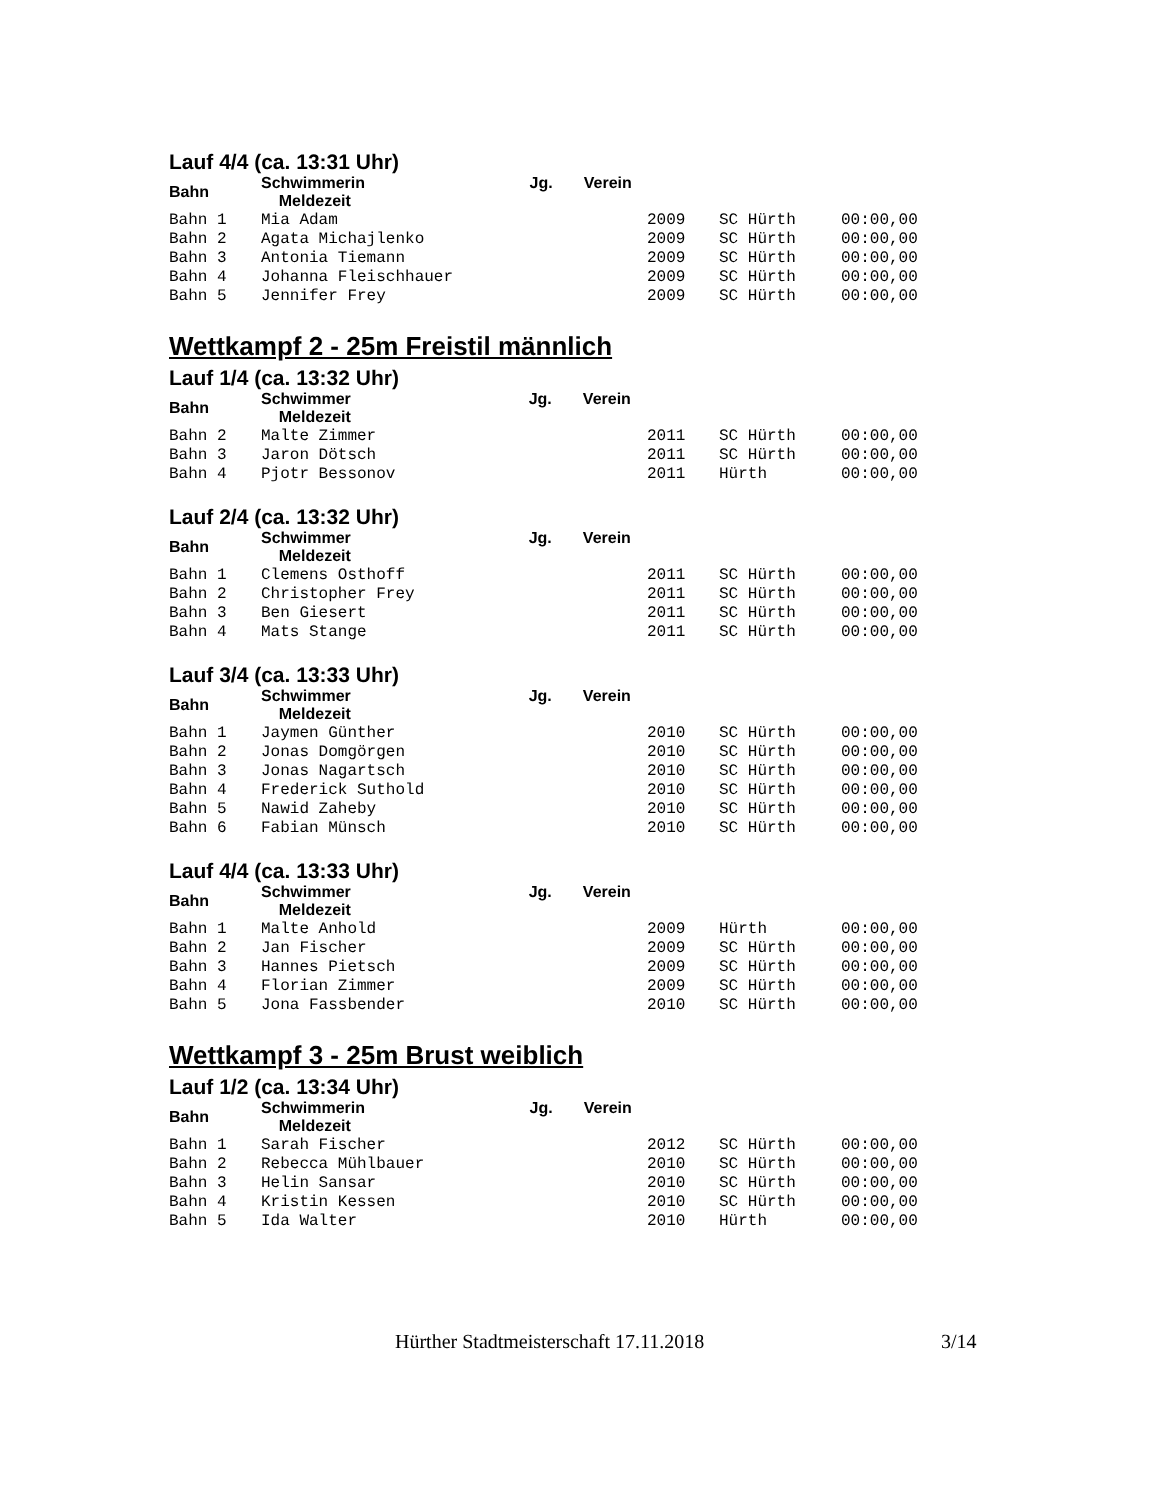Lauf 4/4 (ca. 13:31 Uhr)
| Bahn | Schwimmerin Jg. Verein Meldezeit | | | |
| --- | --- | --- | --- | --- |
| Bahn 1 | Mia Adam | 2009 | SC Hürth | 00:00,00 |
| Bahn 2 | Agata Michajlenko | 2009 | SC Hürth | 00:00,00 |
| Bahn 3 | Antonia Tiemann | 2009 | SC Hürth | 00:00,00 |
| Bahn 4 | Johanna Fleischhauer | 2009 | SC Hürth | 00:00,00 |
| Bahn 5 | Jennifer Frey | 2009 | SC Hürth | 00:00,00 |
Wettkampf 2 - 25m Freistil männlich
Lauf 1/4 (ca. 13:32 Uhr)
| Bahn | Schwimmer Jg. Verein Meldezeit | | | |
| --- | --- | --- | --- | --- |
| Bahn 2 | Malte Zimmer | 2011 | SC Hürth | 00:00,00 |
| Bahn 3 | Jaron Dötsch | 2011 | SC Hürth | 00:00,00 |
| Bahn 4 | Pjotr Bessonov | 2011 | Hürth | 00:00,00 |
Lauf 2/4 (ca. 13:32 Uhr)
| Bahn | Schwimmer Jg. Verein Meldezeit | | | |
| --- | --- | --- | --- | --- |
| Bahn 1 | Clemens Osthoff | 2011 | SC Hürth | 00:00,00 |
| Bahn 2 | Christopher Frey | 2011 | SC Hürth | 00:00,00 |
| Bahn 3 | Ben Giesert | 2011 | SC Hürth | 00:00,00 |
| Bahn 4 | Mats Stange | 2011 | SC Hürth | 00:00,00 |
Lauf 3/4 (ca. 13:33 Uhr)
| Bahn | Schwimmer Jg. Verein Meldezeit | | | |
| --- | --- | --- | --- | --- |
| Bahn 1 | Jaymen Günther | 2010 | SC Hürth | 00:00,00 |
| Bahn 2 | Jonas Domgörgen | 2010 | SC Hürth | 00:00,00 |
| Bahn 3 | Jonas Nagartsch | 2010 | SC Hürth | 00:00,00 |
| Bahn 4 | Frederick Suthold | 2010 | SC Hürth | 00:00,00 |
| Bahn 5 | Nawid Zaheby | 2010 | SC Hürth | 00:00,00 |
| Bahn 6 | Fabian Münsch | 2010 | SC Hürth | 00:00,00 |
Lauf 4/4 (ca. 13:33 Uhr)
| Bahn | Schwimmer Jg. Verein Meldezeit | | | |
| --- | --- | --- | --- | --- |
| Bahn 1 | Malte Anhold | 2009 | Hürth | 00:00,00 |
| Bahn 2 | Jan Fischer | 2009 | SC Hürth | 00:00,00 |
| Bahn 3 | Hannes Pietsch | 2009 | SC Hürth | 00:00,00 |
| Bahn 4 | Florian Zimmer | 2009 | SC Hürth | 00:00,00 |
| Bahn 5 | Jona Fassbender | 2010 | SC Hürth | 00:00,00 |
Wettkampf 3 - 25m Brust weiblich
Lauf 1/2 (ca. 13:34 Uhr)
| Bahn | Schwimmerin Jg. Verein Meldezeit | | | |
| --- | --- | --- | --- | --- |
| Bahn 1 | Sarah Fischer | 2012 | SC Hürth | 00:00,00 |
| Bahn 2 | Rebecca Mühlbauer | 2010 | SC Hürth | 00:00,00 |
| Bahn 3 | Helin Sansar | 2010 | SC Hürth | 00:00,00 |
| Bahn 4 | Kristin Kessen | 2010 | SC Hürth | 00:00,00 |
| Bahn 5 | Ida Walter | 2010 | Hürth | 00:00,00 |
Hürther Stadtmeisterschaft 17.11.2018
3/14